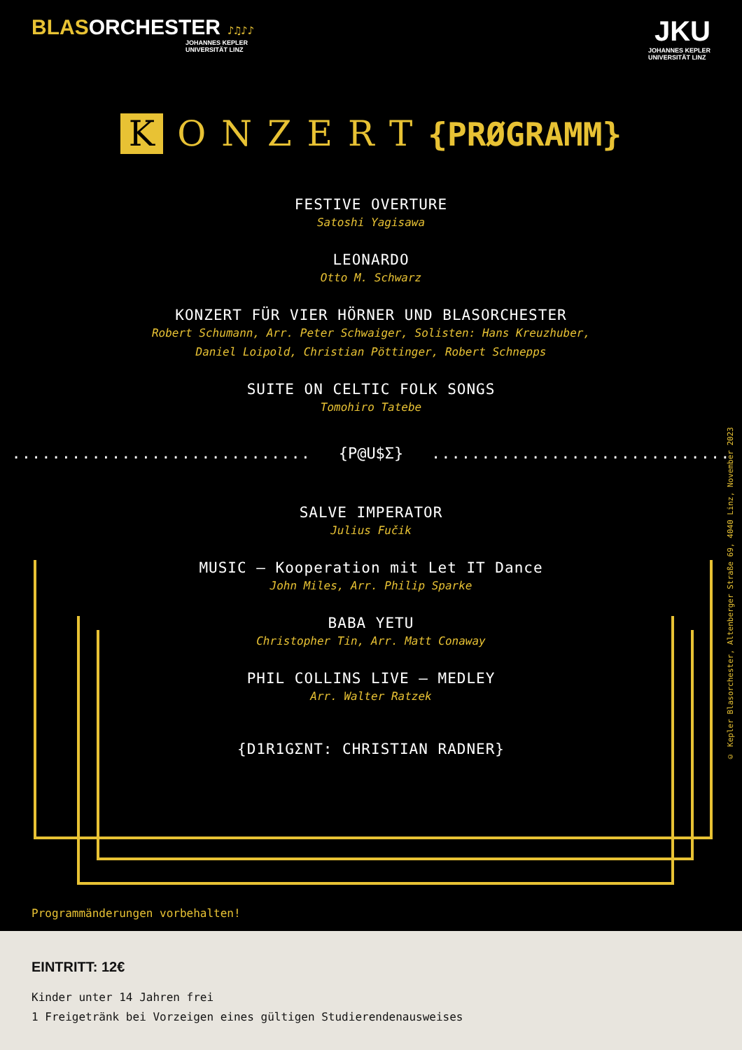BLAS ORCHESTER ♪♫♪♪
JOHANNES KEPLER
UNIVERSITÄT LINZ
JKU
JOHANNES KEPLER
UNIVERSITÄT LINZ
K ONZERT{PRØGRAMM}
FESTIVE OVERTURE
Satoshi Yagisawa
LEONARDO
Otto M. Schwarz
KONZERT FÜR VIER HÖRNER UND BLASORCHESTER
Robert Schumann, Arr. Peter Schwaiger, Solisten: Hans Kreuzhuber,
Daniel Loipold, Christian Pöttinger, Robert Schnepps
SUITE ON CELTIC FOLK SONGS
Tomohiro Tatebe
.............................. {P@U$Σ} ..............................
SALVE IMPERATOR
Julius Fučik
MUSIC – Kooperation mit Let IT Dance
John Miles, Arr. Philip Sparke
BABA YETU
Christopher Tin, Arr. Matt Conaway
PHIL COLLINS LIVE – MEDLEY
Arr. Walter Ratzek
{D1R1GΣNT: CHRISTIAN RADNER}
© Kepler Blasorchester, Altenberger Straße 69, 4040 Linz, November 2023
Programmänderungen vorbehalten!
EINTRITT: 12€
Kinder unter 14 Jahren frei
1 Freigetränk bei Vorzeigen eines gültigen Studierendenausweises